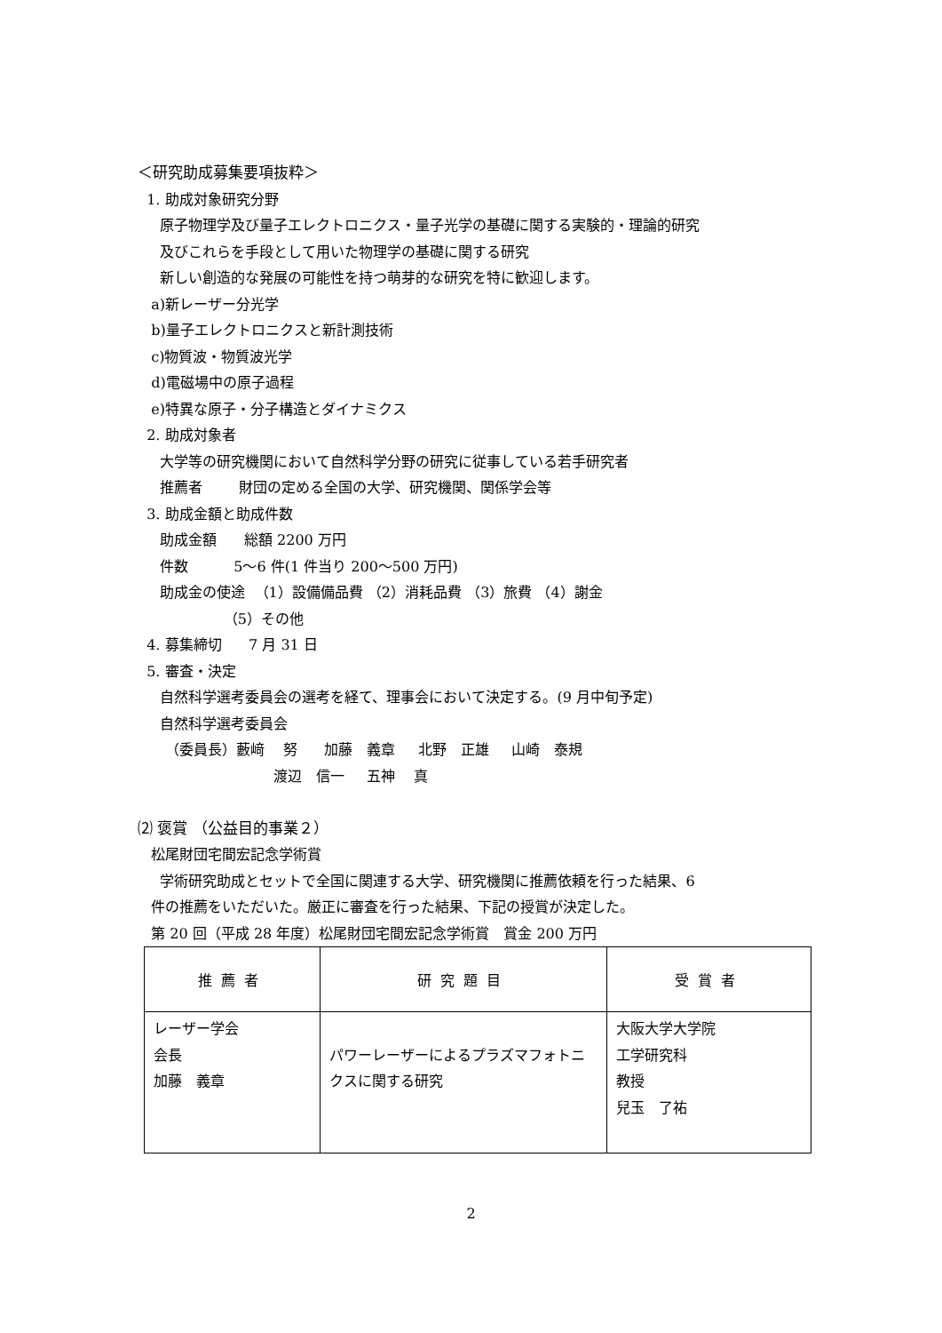＜研究助成募集要項抜粋＞
1. 助成対象研究分野
原子物理学及び量子エレクトロニクス・量子光学の基礎に関する実験的・理論的研究
及びこれらを手段として用いた物理学の基礎に関する研究
新しい創造的な発展の可能性を持つ萌芽的な研究を特に歓迎します。
a)新レーザー分光学
b)量子エレクトロニクスと新計測技術
c)物質波・物質波光学
d)電磁場中の原子過程
e)特異な原子・分子構造とダイナミクス
2. 助成対象者
大学等の研究機関において自然科学分野の研究に従事している若手研究者
推薦者 財団の定める全国の大学、研究機関、関係学会等
3. 助成金額と助成件数
助成金額 総額 2200 万円
件数 5～6 件(1 件当り 200～500 万円)
助成金の使途 （1）設備備品費 （2）消耗品費 （3）旅費 （4）謝金
（5）その他
4. 募集締切 7 月 31 日
5. 審査・決定
自然科学選考委員会の選考を経て、理事会において決定する。(9 月中旬予定)
自然科学選考委員会
（委員長）藪﨑　 努 加藤　義章 北野　正雄 山崎　泰規
渡辺　信一 五神　 真
⑵ 褒賞 （公益目的事業２）
松尾財団宅間宏記念学術賞
学術研究助成とセットで全国に関連する大学、研究機関に推薦依頼を行った結果、6
件の推薦をいただいた。厳正に審査を行った結果、下記の授賞が決定した。
第 20 回（平成 28 年度）松尾財団宅間宏記念学術賞　賞金 200 万円
| 推薦者 | 研究題目 | 受賞者 |
| --- | --- | --- |
| レーザー学会 会長 加藤 義章 | パワーレーザーによるプラズマフォトニクスに関する研究 | 大阪大学大学院 工学研究科 教授 兒玉 了祐 |
2